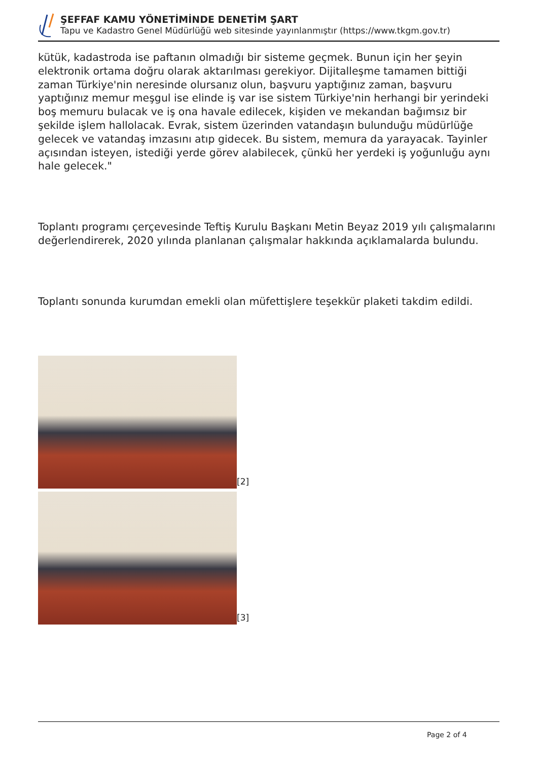ŞEFFAF KAMU YÖNETİMİNDE DENETİM ŞART
Tapu ve Kadastro Genel Müdürlüğü web sitesinde yayınlanmıştır (https://www.tkgm.gov.tr)
kütük, kadastroda ise paftanın olmadığı bir sisteme geçmek. Bunun için her şeyin elektronik ortama doğru olarak aktarılması gerekiyor. Dijitalleşme tamamen bittiği zaman Türkiye'nin neresinde olursanız olun, başvuru yaptığınız zaman, başvuru yaptığınız memur meşgul ise elinde iş var ise sistem Türkiye'nin herhangi bir yerindeki boş memuru bulacak ve iş ona havale edilecek, kişiden ve mekandan bağımsız bir şekilde işlem hallolacak. Evrak, sistem üzerinden vatandaşın bulunduğu müdürlüğe gelecek ve vatandaş imzasını atıp gidecek. Bu sistem, memura da yarayacak. Tayinler açısından isteyen, istediği yerde görev alabilecek, çünkü her yerdeki iş yoğunluğu aynı hale gelecek."
Toplantı programı çerçevesinde Teftiş Kurulu Başkanı Metin Beyaz 2019 yılı çalışmalarını değerlendirerek, 2020 yılında planlanan çalışmalar hakkında açıklamalarda bulundu.
Toplantı sonunda kurumdan emekli olan müfettişlere teşekkür plaketi takdim edildi.
[2]
[3]
Page 2 of 4